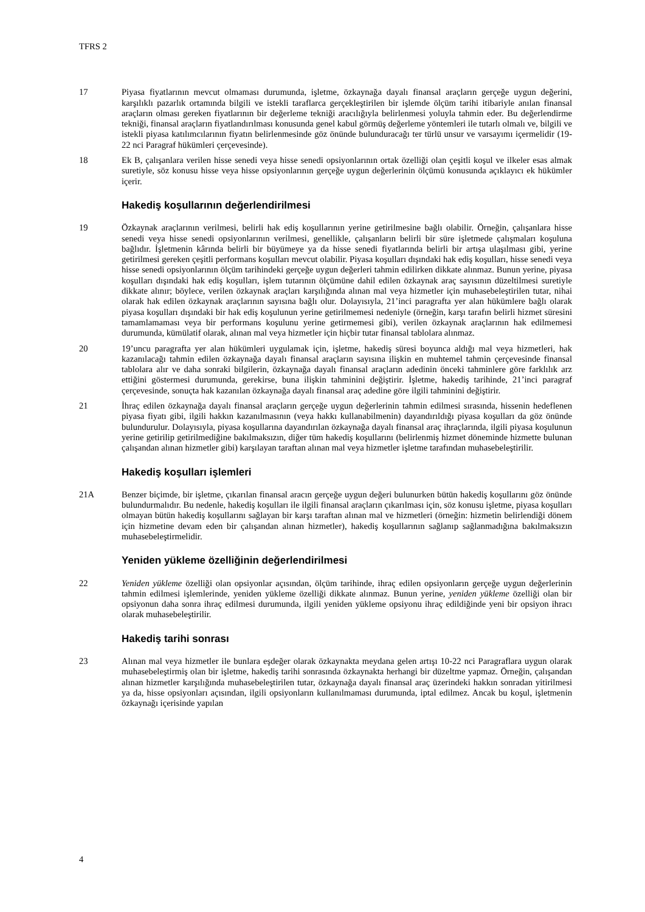TFRS 2
17 Piyasa fiyatlarının mevcut olmaması durumunda, işletme, özkaynağa dayalı finansal araçların gerçeğe uygun değerini, karşılıklı pazarlık ortamında bilgili ve istekli taraflarca gerçekleştirilen bir işlemde ölçüm tarihi itibariyle anılan finansal araçların olması gereken fiyatlarının bir değerleme tekniği aracılığıyla belirlenmesi yoluyla tahmin eder. Bu değerlendirme tekniği, finansal araçların fiyatlandırılması konusunda genel kabul görmüş değerleme yöntemleri ile tutarlı olmalı ve, bilgili ve istekli piyasa katılımcılarının fiyatın belirlenmesinde göz önünde bulunduracağı ter türlü unsur ve varsayımı içermelidir (19-22 nci Paragraf hükümleri çerçevesinde).
18 Ek B, çalışanlara verilen hisse senedi veya hisse senedi opsiyonlarının ortak özelliği olan çeşitli koşul ve ilkeler esas almak suretiyle, söz konusu hisse veya hisse opsiyonlarının gerçeğe uygun değerlerinin ölçümü konusunda açıklayıcı ek hükümler içerir.
Hakediş koşullarının değerlendirilmesi
19 Özkaynak araçlarının verilmesi, belirli hak ediş koşullarının yerine getirilmesine bağlı olabilir. Örneğin, çalışanlara hisse senedi veya hisse senedi opsiyonlarının verilmesi, genellikle, çalışanların belirli bir süre işletmede çalışmaları koşuluna bağlıdır. İşletmenin kârında belirli bir büyümeye ya da hisse senedi fiyatlarında belirli bir artışa ulaşılması gibi, yerine getirilmesi gereken çeşitli performans koşulları mevcut olabilir. Piyasa koşulları dışındaki hak ediş koşulları, hisse senedi veya hisse senedi opsiyonlarının ölçüm tarihindeki gerçeğe uygun değerleri tahmin edilirken dikkate alınmaz. Bunun yerine, piyasa koşulları dışındaki hak ediş koşulları, işlem tutarının ölçümüne dahil edilen özkaynak araç sayısının düzeltilmesi suretiyle dikkate alınır; böylece, verilen özkaynak araçları karşılığında alınan mal veya hizmetler için muhasebeleştirilen tutar, nihai olarak hak edilen özkaynak araçlarının sayısına bağlı olur. Dolayısıyla, 21’inci paragrafta yer alan hükümlere bağlı olarak piyasa koşulları dışındaki bir hak ediş koşulunun yerine getirilmemesi nedeniyle (örneğin, karşı tarafın belirli hizmet süresini tamamlamaması veya bir performans koşulunu yerine getirmemesi gibi), verilen özkaynak araçlarının hak edilmemesi durumunda, kümülatif olarak, alınan mal veya hizmetler için hiçbir tutar finansal tablolara alınmaz.
20 19’uncu paragrafta yer alan hükümleri uygulamak için, işletme, hakediş süresi boyunca aldığı mal veya hizmetleri, hak kazanılacağı tahmin edilen özkaynağa dayalı finansal araçların sayısına ilişkin en muhtemel tahmin çerçevesinde finansal tablolara alır ve daha sonraki bilgilerin, özkaynağa dayalı finansal araçların adedinin önceki tahminlere göre farklılık arz ettiğini göstermesi durumunda, gerekirse, buna ilişkin tahminini değiştirir. İşletme, hakediş tarihinde, 21’inci paragraf çerçevesinde, sonuçta hak kazanılan özkaynağa dayalı finansal araç adedine göre ilgili tahminini değiştirir.
21 İhraç edilen özkaynağa dayalı finansal araçların gerçeğe uygun değerlerinin tahmin edilmesi sırasında, hissenin hedeflenen piyasa fiyatı gibi, ilgili hakkın kazanılmasının (veya hakkı kullanabilmenin) dayandırıldığı piyasa koşulları da göz önünde bulundurulur. Dolayısıyla, piyasa koşullarına dayandırılan özkaynağa dayalı finansal araç ihraçlarında, ilgili piyasa koşulunun yerine getirilip getirilmediğine bakılmaksızın, diğer tüm hakediş koşullarını (belirlenmiş hizmet döneminde hizmette bulunan çalışandan alınan hizmetler gibi) karşılayan taraftan alınan mal veya hizmetler işletme tarafından muhasebeleştirilir.
Hakediş koşulları işlemleri
21A Benzer biçimde, bir işletme, çıkarılan finansal aracın gerçeğe uygun değeri bulunurken bütün hakediş koşullarını göz önünde bulundurmalıdır. Bu nedenle, hakediş koşulları ile ilgili finansal araçların çıkarılması için, söz konusu işletme, piyasa koşulları olmayan bütün hakediş koşullarını sağlayan bir karşı taraftan alınan mal ve hizmetleri (örneğin: hizmetin belirlendiği dönem için hizmetine devam eden bir çalışandan alınan hizmetler), hakediş koşullarının sağlanıp sağlanmadığına bakılmaksızın muhasebeleştirmelidir.
Yeniden yükleme özelliğinin değerlendirilmesi
22 Yeniden yükleme özelliği olan opsiyonlar açısından, ölçüm tarihinde, ihraç edilen opsiyonların gerçeğe uygun değerlerinin tahmin edilmesi işlemlerinde, yeniden yükleme özelliği dikkate alınmaz. Bunun yerine, yeniden yükleme özelliği olan bir opsiyonun daha sonra ihraç edilmesi durumunda, ilgili yeniden yükleme opsiyonu ihraç edildiğinde yeni bir opsiyon ihracı olarak muhasebeleştirilir.
Hakediş tarihi sonrası
23 Alınan mal veya hizmetler ile bunlara eşdeğer olarak özkaynakta meydana gelen artışı 10-22 nci Paragraflara uygun olarak muhasebeleştirmiş olan bir işletme, hakediş tarihi sonrasında özkaynakta herhangi bir düzeltme yapmaz. Örneğin, çalışandan alınan hizmetler karşılığında muhasebeleştirilen tutar, özkaynağa dayalı finansal araç üzerindeki hakkın sonradan yitirilmesi ya da, hisse opsiyonları açısından, ilgili opsiyonların kullanılmaması durumunda, iptal edilmez. Ancak bu koşul, işletmenin özkaynağı içerisinde yapılan
4